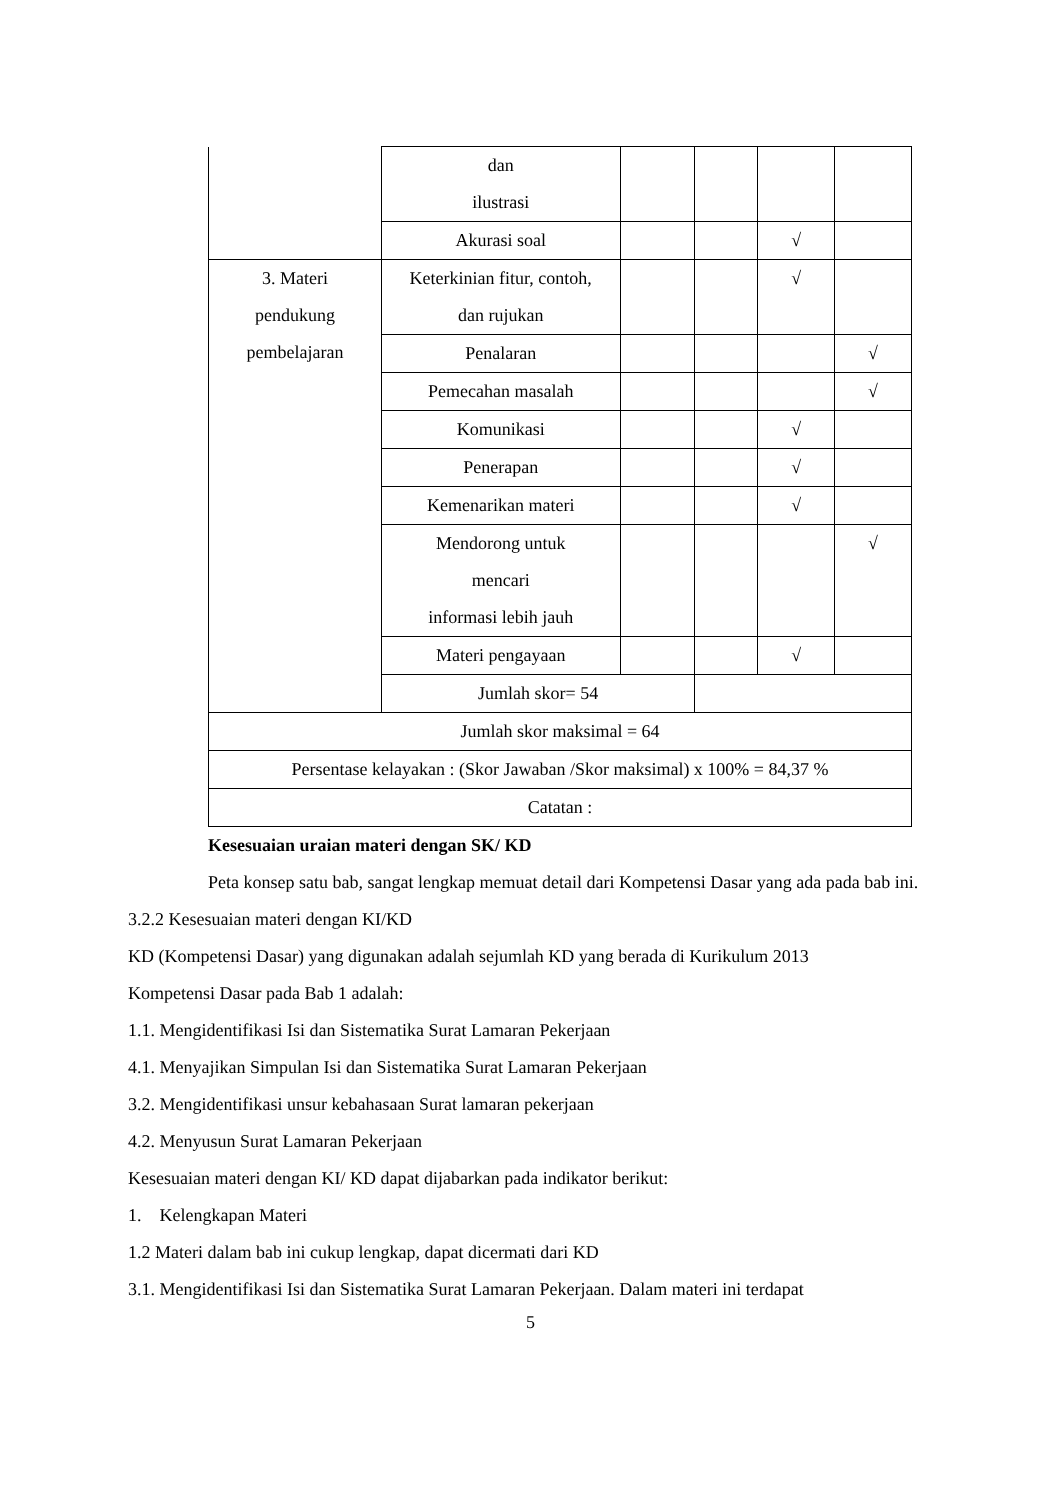| | dan ilustrasi | | | | |
| | Akurasi soal | | | √ | |
| 3. Materi pendukung pembelajaran | Keterkinian fitur, contoh, dan rujukan | | | √ | |
| | Penalaran | | | | √ |
| | Pemecahan masalah | | | | √ |
| | Komunikasi | | | √ | |
| | Penerapan | | | √ | |
| | Kemenarikan materi | | | √ | |
| | Mendorong untuk mencari informasi lebih jauh | | | | √ |
| | Materi pengayaan | | | √ | |
| | Jumlah skor= 54 | | | | |
| Jumlah skor maksimal = 64 | | | | | |
| Persentase kelayakan : (Skor Jawaban /Skor maksimal) x 100% = 84,37 % | | | | | |
| Catatan : | | | | | |
Kesesuaian uraian materi dengan SK/ KD
Peta konsep satu bab, sangat lengkap memuat detail dari Kompetensi Dasar yang ada pada bab ini.
3.2.2 Kesesuaian materi dengan KI/KD
KD (Kompetensi Dasar) yang digunakan adalah sejumlah KD yang berada di Kurikulum 2013
Kompetensi Dasar pada Bab 1 adalah:
1.1. Mengidentifikasi Isi dan Sistematika Surat Lamaran Pekerjaan
4.1. Menyajikan Simpulan Isi dan Sistematika Surat Lamaran Pekerjaan
3.2. Mengidentifikasi unsur kebahasaan Surat lamaran pekerjaan
4.2. Menyusun Surat Lamaran Pekerjaan
Kesesuaian materi dengan KI/ KD dapat dijabarkan pada indikator berikut:
1. Kelengkapan Materi
1.2 Materi dalam bab ini cukup lengkap, dapat dicermati dari KD
3.1. Mengidentifikasi Isi dan Sistematika Surat Lamaran Pekerjaan. Dalam materi ini terdapat
5